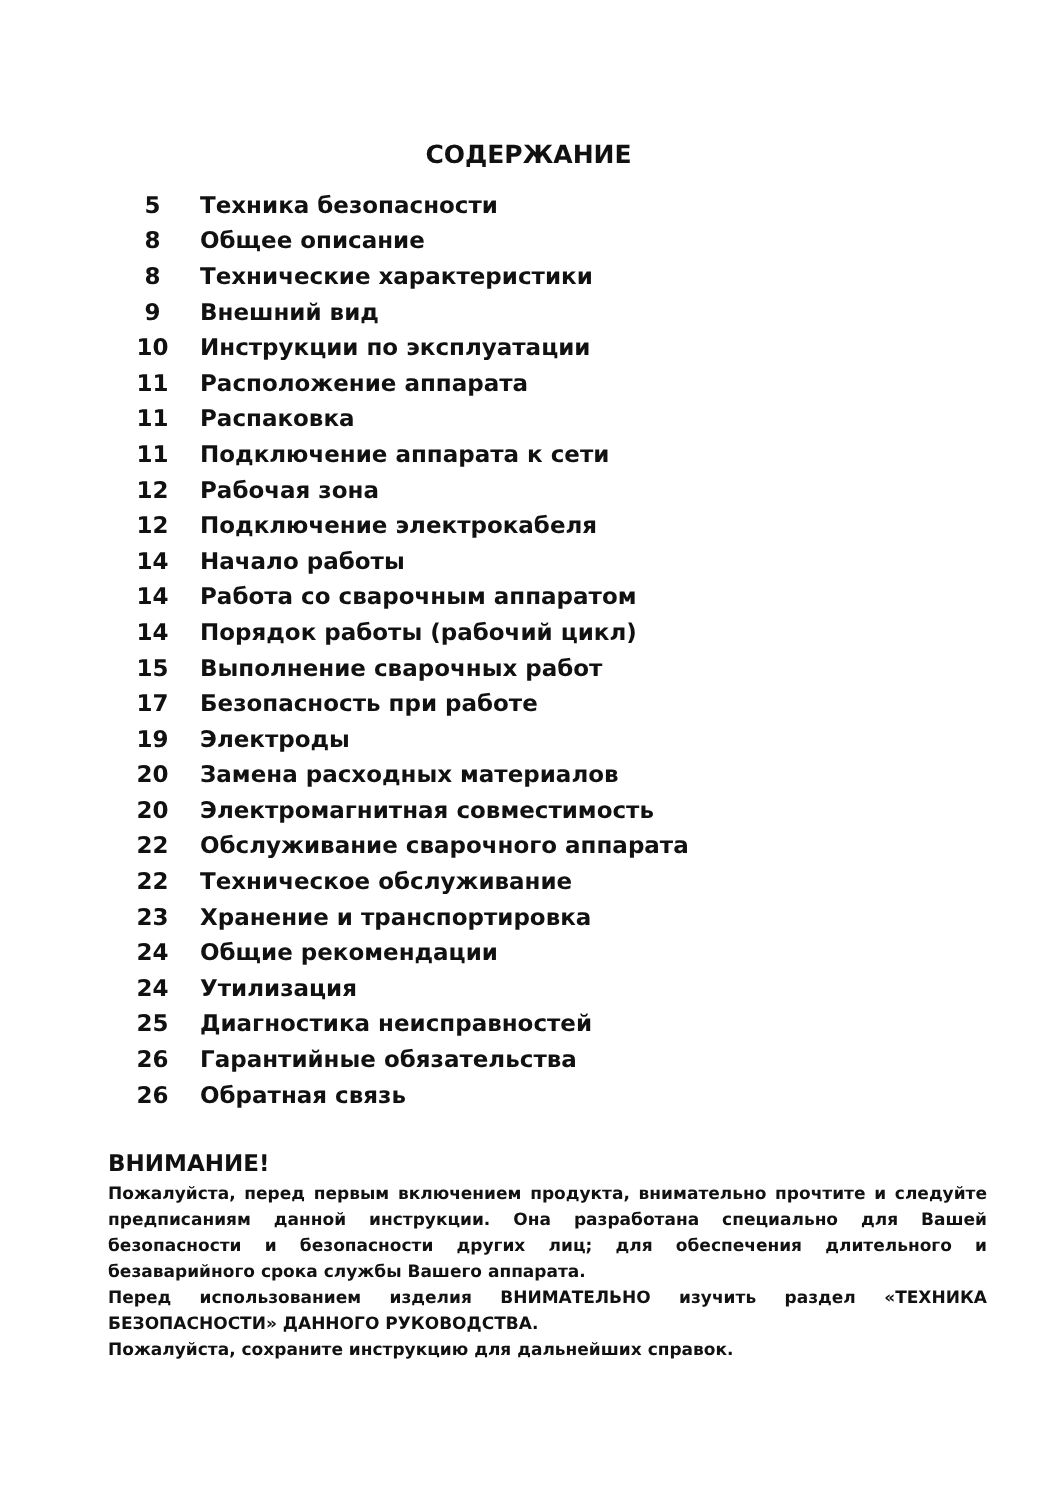СОДЕРЖАНИЕ
| 5 | Техника безопасности |
| 8 | Общее описание |
| 8 | Технические характеристики |
| 9 | Внешний вид |
| 10 | Инструкции по эксплуатации |
| 11 | Расположение аппарата |
| 11 | Распаковка |
| 11 | Подключение аппарата к сети |
| 12 | Рабочая зона |
| 12 | Подключение электрокабеля |
| 14 | Начало работы |
| 14 | Работа со сварочным аппаратом |
| 14 | Порядок работы (рабочий цикл) |
| 15 | Выполнение сварочных работ |
| 17 | Безопасность при работе |
| 19 | Электроды |
| 20 | Замена расходных материалов |
| 20 | Электромагнитная совместимость |
| 22 | Обслуживание сварочного аппарата |
| 22 | Техническое обслуживание |
| 23 | Хранение и транспортировка |
| 24 | Общие рекомендации |
| 24 | Утилизация |
| 25 | Диагностика неисправностей |
| 26 | Гарантийные обязательства |
| 26 | Обратная связь |
ВНИМАНИЕ!
Пожалуйста, перед первым включением продукта, внимательно прочтите и следуйте предписаниям данной инструкции. Она разработана специально для Вашей безопасности и безопасности других лиц; для обеспечения длительного и безаварийного срока службы Вашего аппарата.
Перед использованием изделия ВНИМАТЕЛЬНО изучить раздел «ТЕХНИКА БЕЗОПАСНОСТИ» ДАННОГО РУКОВОДСТВА.
Пожалуйста, сохраните инструкцию для дальнейших справок.